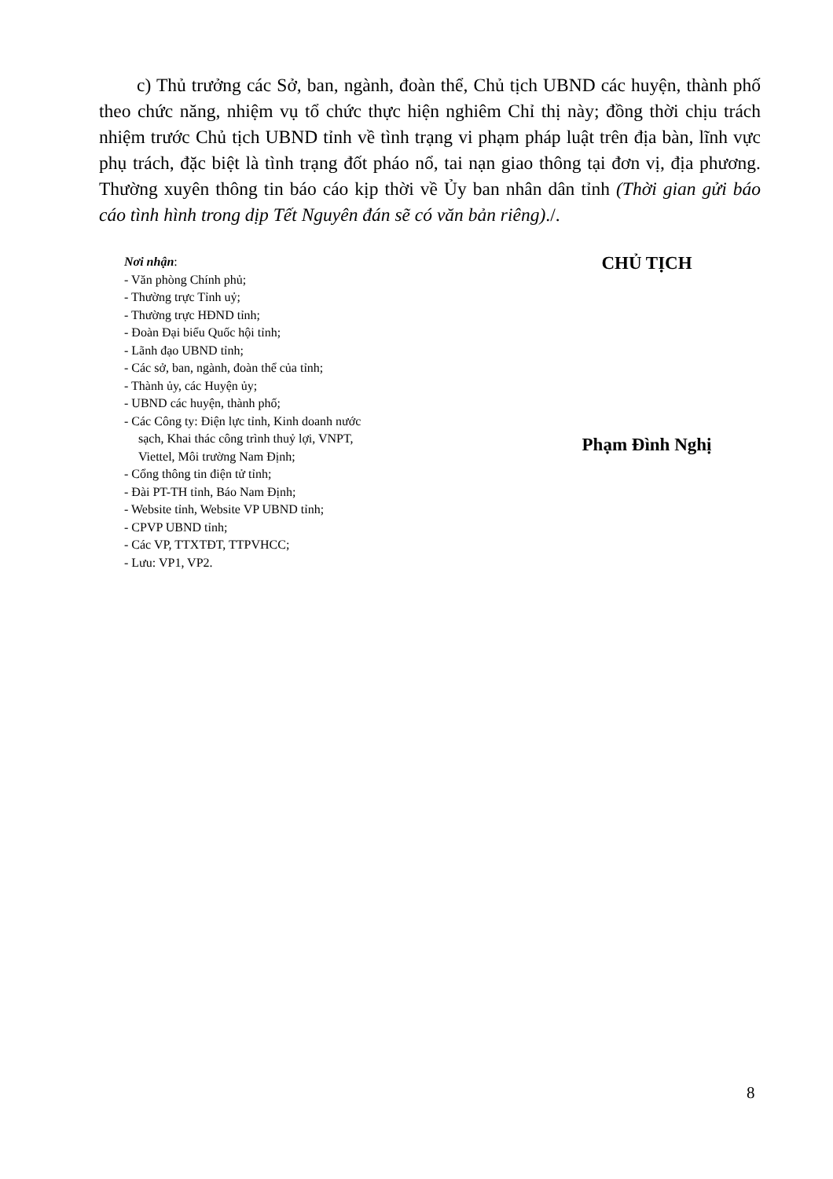c) Thủ trưởng các Sở, ban, ngành, đoàn thể, Chủ tịch UBND các huyện, thành phố theo chức năng, nhiệm vụ tổ chức thực hiện nghiêm Chỉ thị này; đồng thời chịu trách nhiệm trước Chủ tịch UBND tỉnh về tình trạng vi phạm pháp luật trên địa bàn, lĩnh vực phụ trách, đặc biệt là tình trạng đốt pháo nổ, tai nạn giao thông tại đơn vị, địa phương. Thường xuyên thông tin báo cáo kịp thời về Ủy ban nhân dân tỉnh (Thời gian gửi báo cáo tình hình trong dịp Tết Nguyên đán sẽ có văn bản riêng)./.
Nơi nhận:
- Văn phòng Chính phủ;
- Thường trực Tỉnh uỷ;
- Thường trực HĐND tỉnh;
- Đoàn Đại biểu Quốc hội tỉnh;
- Lãnh đạo UBND tỉnh;
- Các sở, ban, ngành, đoàn thể của tỉnh;
- Thành ủy, các Huyện ủy;
- UBND các huyện, thành phố;
- Các Công ty: Điện lực tỉnh, Kinh doanh nước
sạch, Khai thác công trình thuỷ lợi, VNPT,
Viettel, Môi trường Nam Định;
- Cổng thông tin điện tử tỉnh;
- Đài PT-TH tỉnh, Báo Nam Định;
- Website tỉnh, Website VP UBND tỉnh;
- CPVP UBND tỉnh;
- Các VP, TTXTĐT, TTPVHCC;
- Lưu: VP1, VP2.
CHỦ TỊCH
Phạm Đình Nghị
8